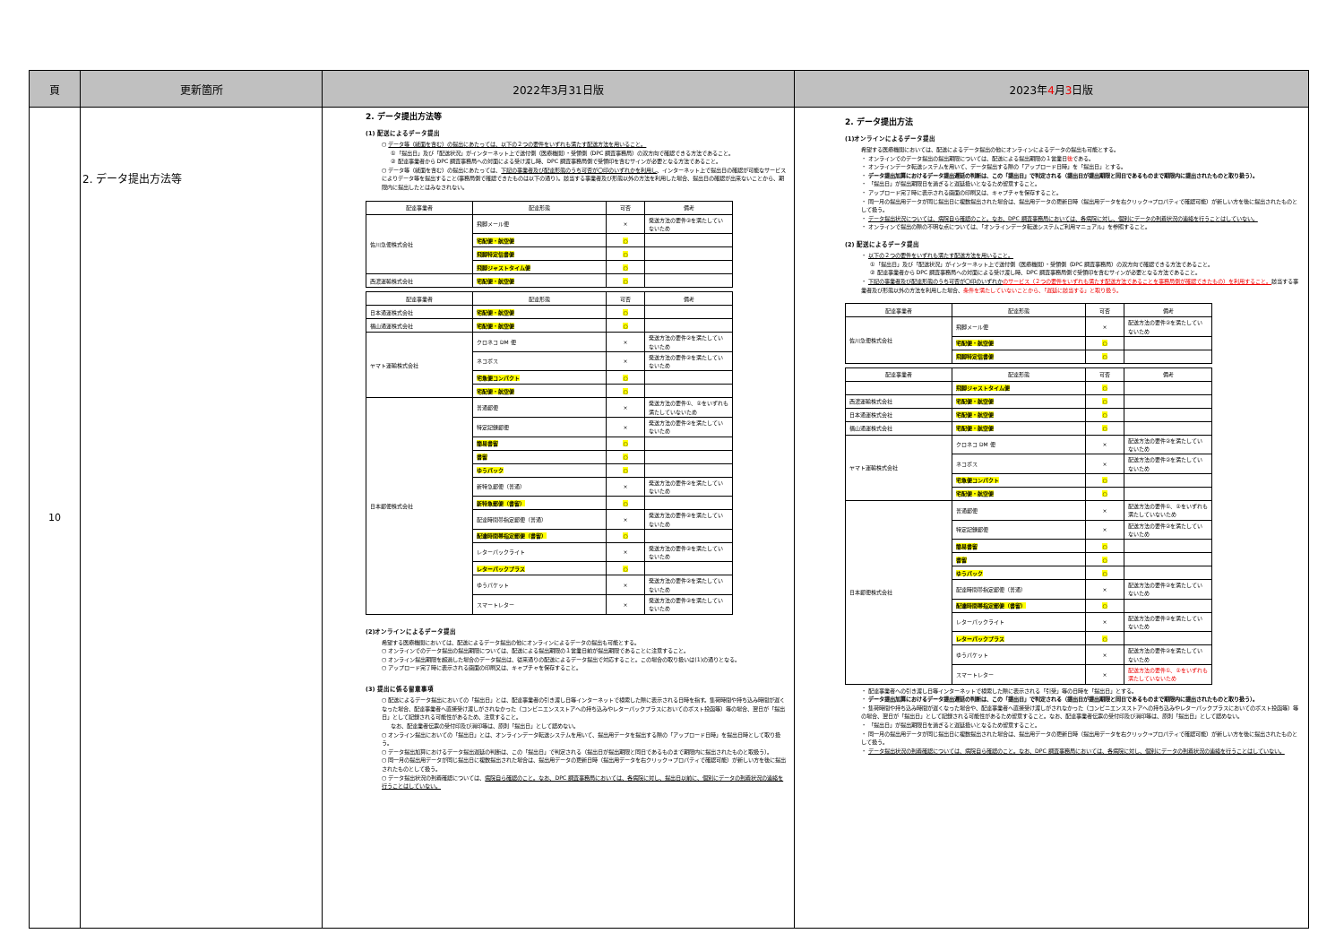| 頁 | 更新箇所 | 2022年3月31日版 | 2023年 4 月 3 日版 |
| --- | --- | --- | --- |
| 10 | 2. データ提出方法等 | 2. データ提出方法等 (1) 配送によるデータ提出 ○ データ等（紙面を含む）の提出にあたっては、以下の２つの要件をいずれも満たす配送方法を用いること。 ①「提出日」及び「配送状況」がインターネット上で送付側（医療機関）・受領側（DPC 調査事務局）の双方向で確認できる方法であること。 ② 配達事業者から DPC 調査事務局への対面による受け渡し時、DPC 調査事務局側で受領印を含むサインが必要となる方法であること。 ○ データ等（紙面を含む）の提出にあたっては、 下記の事業者及び配達形態のうち可否が〇印のいずれかを利用し 、インターネット上で提出日の確認が可能なサービスによりデータ等を提出すること(事務局側で確認できたものは以下の通り)。該当する事業者及び形態以外の方法を利用した場合、提出日の確認が出来ないことから、期限内に提出したとはみなされない。 / 配達事業者 / 配達形態 / 可否 / 備考 / / --- / --- / --- / --- / / 佐川急便株式会社 / 飛脚メール便 / × / 発送方法の要件②を満たしていないため / / / 宅配便・航空便 / ○ / / / / 飛脚特定信書便 / ○ / / / / 飛脚ジャストタイム便 / ○ / / / 西濃運輸株式会社 / 宅配便・航空便 / ○ / / / 配達事業者 / 配達形態 / 可否 / 備考 / / --- / --- / --- / --- / / 日本通運株式会社 / 宅配便・航空便 / ○ / / / 福山通運株式会社 / 宅配便・航空便 / ○ / / / ヤマト運輸株式会社 / クロネコ DM 便 / × / 発送方法の要件②を満たしていないため / / / ネコポス / × / 発送方法の要件②を満たしていないため / / / 宅急便コンパクト / ○ / / / / 宅配便・航空便 / ○ / / / 日本郵便株式会社 / 普通郵便 / × / 発送方法の要件①、②をいずれも満たしていないため / / / 特定記録郵便 / × / 発送方法の要件②を満たしていないため / / / 簡易書留 / ○ / / / / 書留 / ○ / / / / ゆうパック / ○ / / / / 新特急郵便（普通） / × / 発送方法の要件②を満たしていないため / / / 新特急郵便（書留） / ○ / / / / 配達時間帯指定郵便（普通） / × / 発送方法の要件②を満たしていないため / / / 配達時間帯指定郵便（書留） / ○ / / / / レターパックライト / × / 発送方法の要件②を満たしていないため / / / レターパックプラス / ○ / / / / ゆうパケット / × / 発送方法の要件②を満たしていないため / / / スマートレター / × / 発送方法の要件②を満たしていないため / (2)オンラインによるデータ提出 希望する医療機関においては、配送によるデータ提出の他にオンラインによるデータの提出も可能とする。 ○ オンラインでのデータ提出の提出期限については、配送による提出期限の１営業日前が提出期限であることに注意すること。 ○ オンライン提出期限を超過した場合のデータ提出は、従来通りの配送によるデータ提出で対応すること。この場合の取り扱いは(1)の通りとなる。 ○ アップロード完了時に表示される画面の印刷又は、キャプチャを保存すること。 (3) 提出に係る留意事項 ○ 配送によるデータ提出においての「提出日」とは、配達事業者の引き渡し日等インターネットで検索した際に表示される日時を指す。集荷時間や持ち込み時間が遅くなった場合、配達事業者へ直接受け渡しがされなかった（コンビニエンスストアへの持ち込みやレターパックプラスにおいてのポスト投函等）等の場合、翌日が「提出日」として記録される可能性があるため、注意すること。 なお、配達業者伝票の受付印及び消印等は、原則「提出日」として認めない。 ○ オンライン提出においての「提出日」とは、オンラインデータ転送システムを用いて、提出用データを提出する際の「アップロード日時」を提出日時として取り扱う。 ○ データ提出加算におけるデータ提出遅延の判断は、この「提出日」で判定される（提出日が提出期限と同日であるものまで期限内に提出されたものと取扱う）。 ○ 同一月の提出用データが同じ提出日に複数提出された場合は、提出用データの更新日時（提出用データを右クリック→プロパティで確認可能）が新しい方を後に提出されたものとして扱う。 ○ データ提出状況の到着確認については、 病院自ら確認のこと。なお、DPC 調査事務局においては、各病院に対し、提出日以前に、個別にデータの到着状況の連絡を行うことはしていない。 | 2. データ提出方法 (1)オンラインによるデータ提出 希望する医療機関においては、配送によるデータ提出の他にオンラインによるデータの提出も可能とする。 ・ オンラインでのデータ提出の提出期限については、配送による提出期限の１営業日 後 である。 ・ オンラインデータ転送システムを用いて、データ提出する際の「アップロード日時」を「提出日」とする。 ・ データ提出加算におけるデータ提出遅延の判断は、この「提出日」で判定される（提出日が提出期限と同日であるものまで期限内に提出されたものと取り扱う）。 ・ 「提出日」が提出期限日を過ぎると遅延扱いとなるため留意すること。 ・ アップロード完了時に表示される画面の印刷又は、キャプチャを保存すること。 ・ 同一月の提出用データが同じ提出日に複数提出された場合は、提出用データの更新日時（提出用データを右クリック→プロパティで確認可能）が新しい方を後に提出されたものとして扱う。 ・ データ提出状況については、病院自ら確認のこと。なお、DPC 調査事務局においては、各病院に対し、個別にデータの到着状況の連絡を行うことはしていない。 ・ オンラインで提出の際の不明な点については、「オンラインデータ転送システムご利用マニュアル」を参照すること。 (2) 配送によるデータ提出 ・ 以下の２つの要件をいずれも満たす配送方法を用いること。 ①「提出日」及び「配送状況」がインターネット上で送付側（医療機関）・受領側（DPC 調査事務局）の双方向で確認できる方法であること。 ② 配達事業者から DPC 調査事務局への対面による受け渡し時、DPC 調査事務局側で受領印を含むサインが必要となる方法であること。 ・ 下記の事業者及び配達形態のうち可否が〇印のいずれか のサービス（２つの要件をいずれも満たす配送方法であることを事務局側が確認できたもの）を利用すること。 該当する事業者及び形態以外の方法を利用した場合、 条件を満たしていないことから、「遅延に該当する」と取り扱う。 / 配達事業者 / 配達形態 / 可否 / 備考 / / --- / --- / --- / --- / / 佐川急便株式会社 / 飛脚メール便 / × / 配送方法の要件②を満たしていないため / / / 宅配便・航空便 / ○ / / / / 飛脚特定信書便 / ○ / / / 配達事業者 / 配達形態 / 可否 / 備考 / / --- / --- / --- / --- / / / 飛脚ジャストタイム便 / ○ / / / 西濃運輸株式会社 / 宅配便・航空便 / ○ / / / 日本通運株式会社 / 宅配便・航空便 / ○ / / / 福山通運株式会社 / 宅配便・航空便 / ○ / / / ヤマト運輸株式会社 / クロネコ DM 便 / × / 配送方法の要件②を満たしていないため / / / ネコポス / × / 配送方法の要件②を満たしていないため / / / 宅急便コンパクト / ○ / / / / 宅配便・航空便 / ○ / / / 日本郵便株式会社 / 普通郵便 / × / 配送方法の要件①、②をいずれも満たしていないため / / / 特定記録郵便 / × / 配送方法の要件②を満たしていないため / / / 簡易書留 / ○ / / / / 書留 / ○ / / / / ゆうパック / ○ / / / / 配達時間帯指定郵便（普通） / × / 配送方法の要件②を満たしていないため / / / 配達時間帯指定郵便（書留） / ○ / / / / レターパックライト / × / 配送方法の要件②を満たしていないため / / / レターパックプラス / ○ / / / / ゆうパケット / × / 配送方法の要件②を満たしていないため / / / スマートレター / × / 配送方法の要件①、②をいずれも満たしていないため / ・ 配達事業者への引き渡し日等インターネットで検索した際に表示される「引受」等の日時を「提出日」とする。 ・ データ提出加算におけるデータ提出遅延の判断は、この「提出日」で判定される（提出日が提出期限と同日であるものまで期限内に提出されたものと取り扱う）。 ・ 集荷時間や持ち込み時間が遅くなった場合や、配達事業者へ直接受け渡しがされなかった（コンビニエンスストアへの持ち込みやレターパックプラスにおいてのポスト投函等）等の場合、翌日が「提出日」として記録される可能性があるため留意すること。なお、配達事業者伝票の受付印及び消印等は、原則「提出日」として認めない。 ・ 「提出日」が提出期限日を過ぎると遅延扱いとなるため留意すること。 ・ 同一月の提出用データが同じ提出日に複数提出された場合は、提出用データの更新日時（提出用データを右クリック→プロパティで確認可能）が新しい方を後に提出されたものとして扱う。 ・ データ提出状況の到着確認については、病院自ら確認のこと。なお、DPC 調査事務局においては、各病院に対し、個別にデータの到着状況の連絡を行うことはしていない。 |